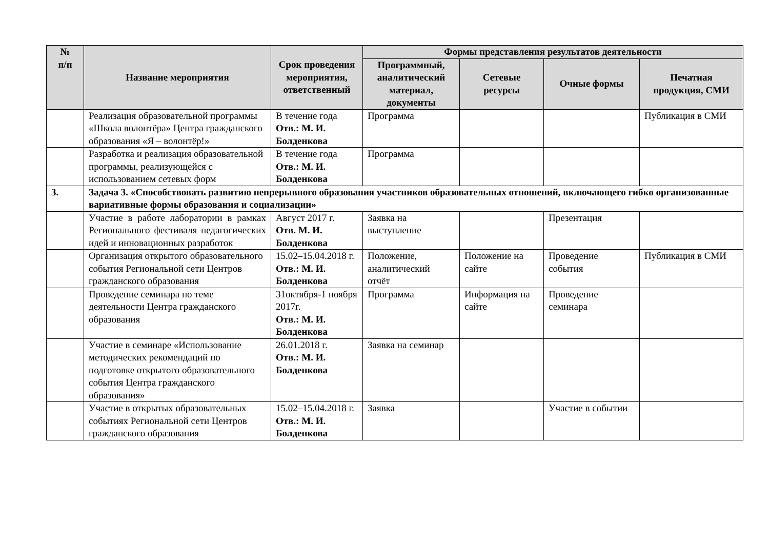| № п/п | Название мероприятия | Срок проведения мероприятия, ответственный | Формы представления результатов деятельности | | | |
| --- | --- | --- | --- | --- | --- | --- |
| | | | Программный, аналитический материал, документы | Сетевые ресурсы | Очные формы | Печатная продукция, СМИ |
| | Реализация образовательной программы «Школа волонтёра» Центра гражданского образования «Я – волонтёр!» | В течение года Отв.: М. И. Болденкова | Программа | | | Публикация в СМИ |
| | Разработка и реализация образовательной программы, реализующейся с использованием сетевых форм | В течение года Отв.: М. И. Болденкова | Программа | | | |
| 3. | Задача 3. «Способствовать развитию непрерывного образования участников образовательных отношений, включающего гибко организованные вариативные формы образования и социализации» | | | | | |
| | Участие в работе лаборатории в рамках Регионального фестиваля педагогических идей и инновационных разработок | Август 2017 г. Отв. М. И. Болденкова | Заявка на выступление | | Презентация | |
| | Организация открытого образовательного события Региональной сети Центров гражданского образования | 15.02–15.04.2018 г. Отв.: М. И. Болденкова | Положение, аналитический отчёт | Положение на сайте | Проведение события | Публикация в СМИ |
| | Проведение семинара по теме деятельности Центра гражданского образования | 31октября-1 ноября 2017г. Отв.: М. И. Болденкова | Программа | Информация на сайте | Проведение семинара | |
| | Участие в семинаре «Использование методических рекомендаций по подготовке открытого образовательного события Центра гражданского образования» | 26.01.2018 г. Отв.: М. И. Болденкова | Заявка на семинар | | | |
| | Участие в открытых образовательных событиях Региональной сети Центров гражданского образования | 15.02–15.04.2018 г. Отв.: М. И. Болденкова | Заявка | | Участие в событии | |